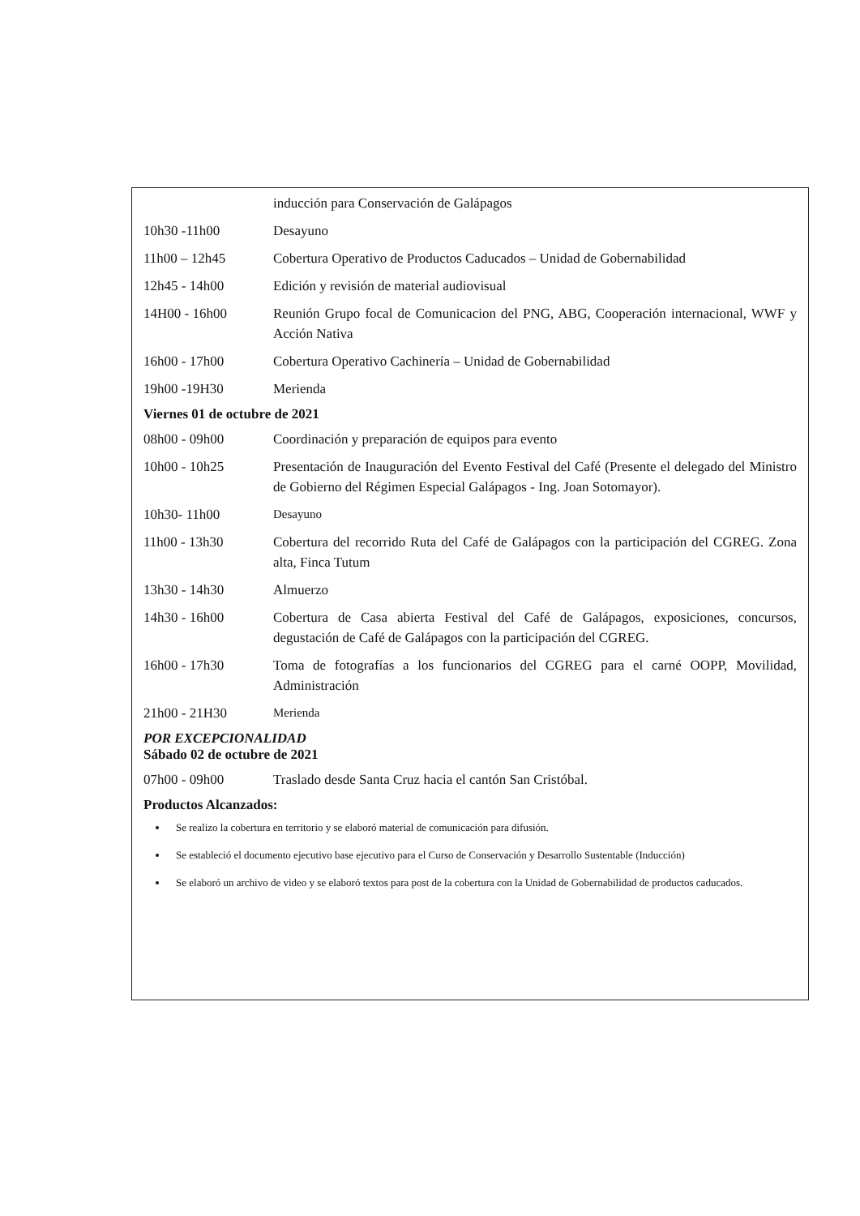inducción para Conservación de Galápagos
10h30 -11h00 Desayuno
11h00 – 12h45 Cobertura Operativo de Productos Caducados – Unidad de Gobernabilidad
12h45 - 14h00 Edición y revisión de material audiovisual
14H00 - 16h00 Reunión Grupo focal de Comunicacion del PNG, ABG, Cooperación internacional, WWF y Acción Nativa
16h00 - 17h00 Cobertura Operativo Cachinería – Unidad de Gobernabilidad
19h00 -19H30 Merienda
Viernes 01 de octubre de 2021
08h00 - 09h00 Coordinación y preparación de equipos para evento
10h00 - 10h25 Presentación de Inauguración del Evento Festival del Café (Presente el delegado del Ministro de Gobierno del Régimen Especial Galápagos - Ing. Joan Sotomayor).
10h30- 11h00 Desayuno
11h00 - 13h30 Cobertura del recorrido Ruta del Café de Galápagos con la participación del CGREG. Zona alta, Finca Tutum
13h30 - 14h30 Almuerzo
14h30 - 16h00 Cobertura de Casa abierta Festival del Café de Galápagos, exposiciones, concursos, degustación de Café de Galápagos con la participación del CGREG.
16h00 - 17h30 Toma de fotografías a los funcionarios del CGREG para el carné OOPP, Movilidad, Administración
21h00 - 21H30 Merienda
POR EXCEPCIONALIDAD
Sábado 02 de octubre de 2021
07h00 - 09h00 Traslado desde Santa Cruz hacia el cantón San Cristóbal.
Productos Alcanzados:
Se realizo la cobertura en territorio y se elaboró material de comunicación para difusión.
Se estableció el documento ejecutivo base ejecutivo para el Curso de Conservación y Desarrollo Sustentable (Inducción)
Se elaboró un archivo de video y se elaboró textos para post de la cobertura con la Unidad de Gobernabilidad de productos caducados.